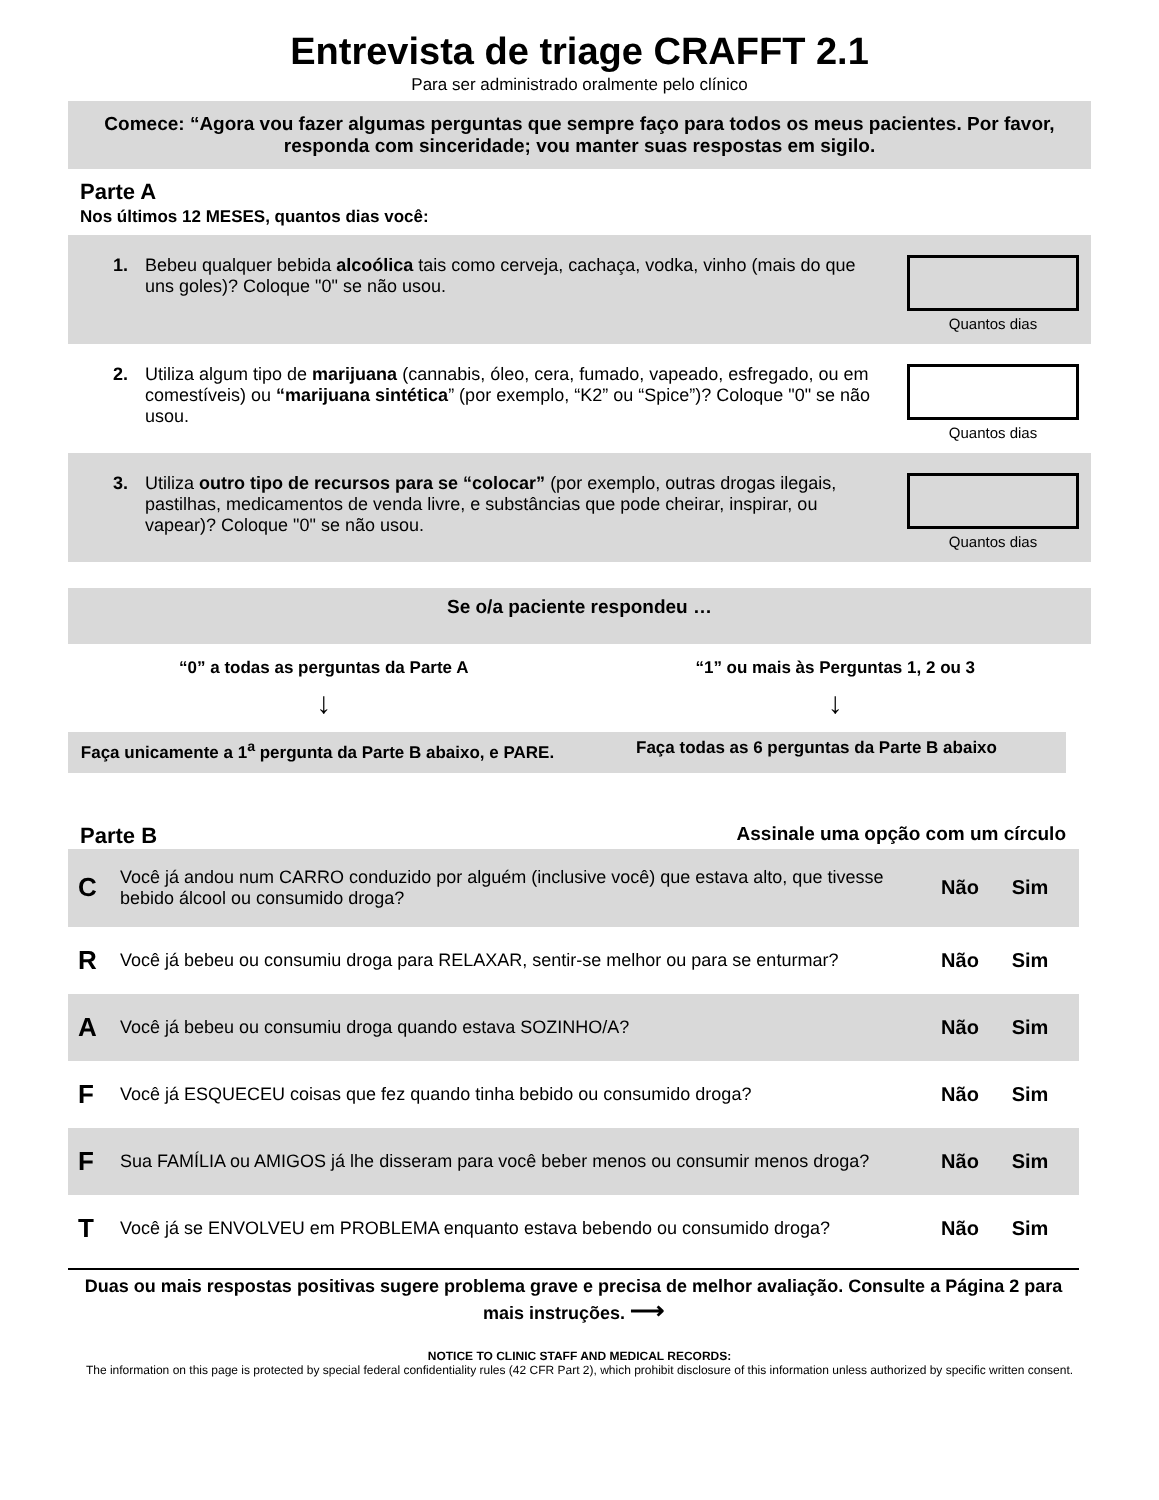Entrevista de triage CRAFFT 2.1
Para ser administrado oralmente pelo clínico
Comece: “Agora vou fazer algumas perguntas que sempre faço para todos os meus pacientes. Por favor, responda com sinceridade; vou manter suas respostas em sigilo.
Parte A
Nos últimos 12 MESES, quantos dias você:
1. Bebeu qualquer bebida alcoólica tais como cerveja, cachaça, vodka, vinho (mais do que uns goles)? Coloque "0" se não usou.
Quantos dias
2. Utiliza algum tipo de marijuana (cannabis, óleo, cera, fumado, vapeado, esfregado, ou em comestíveis) ou “marijuana sintética” (por exemplo, “K2” ou “Spice”)? Coloque "0" se não usou.
Quantos dias
3. Utiliza outro tipo de recursos para se “colocar” (por exemplo, outras drogas ilegais, pastilhas, medicamentos de venda livre, e substâncias que pode cheirar, inspirar, ou vapear)? Coloque "0" se não usou.
Quantos dias
Se o/a paciente respondeu …
“0” a todas as perguntas da Parte A
“1” ou mais às Perguntas 1, 2 ou 3
↓ ↓
Faça unicamente a 1<sup>a</sup> pergunta da Parte B abaixo, e PARE.
Faça todas as 6 perguntas da Parte B abaixo
Parte B
Assinale uma opção com um círculo
C Você já andou num CARRO conduzido por alguém (inclusive você) que estava alto, que tivesse bebido álcool ou consumido droga? Não Sim
R Você já bebeu ou consumiu droga para RELAXAR, sentir-se melhor ou para se enturmar? Não Sim
A Você já bebeu ou consumiu droga quando estava SOZINHO/A? Não Sim
F Você já ESQUECEU coisas que fez quando tinha bebido ou consumido droga? Não Sim
F Sua FAMÍLIA ou AMIGOS já lhe disseram para você beber menos ou consumir menos droga? Não Sim
T Você já se ENVOLVEU em PROBLEMA enquanto estava bebendo ou consumido droga? Não Sim
Duas ou mais respostas positivas sugere problema grave e precisa de melhor avaliação. Consulte a Página 2 para mais instruções. ⟶
NOTICE TO CLINIC STAFF AND MEDICAL RECORDS:
The information on this page is protected by special federal confidentiality rules (42 CFR Part 2), which prohibit disclosure of this information unless authorized by specific written consent.